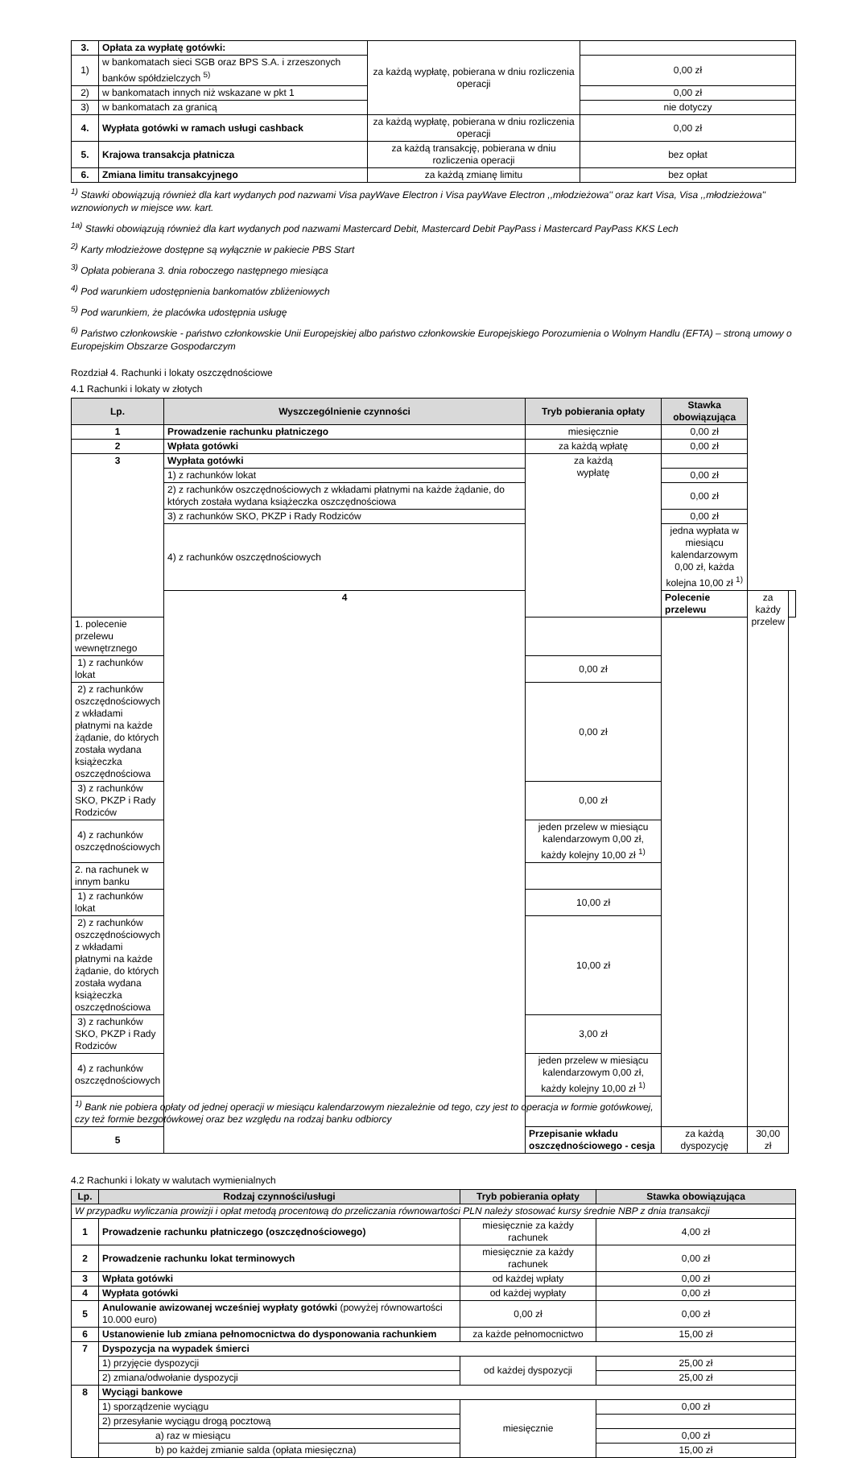| 3. | Opłata za wypłatę gotówki: | za każdą wypłatę, pobierana w dniu rozliczenia operacji | |
| 1) | w bankomatach sieci SGB oraz BPS S.A. i zrzeszonych banków spółdzielczych <sup>5)</sup> | | 0,00 zł |
| 2) | w bankomatach innych niż wskazane w pkt 1 | | 0,00 zł |
| 3) | w bankomatach za granicą | | nie dotyczy |
| 4. | Wypłata gotówki w ramach usługi cashback | za każdą wypłatę, pobierana w dniu rozliczenia operacji | 0,00 zł |
| 5. | Krajowa transakcja płatnicza | za każdą transakcję, pobierana w dniu rozliczenia operacji | bez opłat |
| 6. | Zmiana limitu transakcyjnego | za każdą zmianę limitu | bez opłat |
<sup>1)</sup> Stawki obowiązują również dla kart wydanych pod nazwami Visa payWave Electron i Visa payWave Electron ,,młodzieżowa'' oraz kart Visa, Visa ,,młodzieżowa'' wznowionych w miejsce ww. kart.
<sup>1a)</sup> Stawki obowiązują również dla kart wydanych pod nazwami Mastercard Debit, Mastercard Debit PayPass i Mastercard PayPass KKS Lech
<sup>2)</sup> Karty młodzieżowe dostępne są wyłącznie w pakiecie PBS Start
<sup>3)</sup> Opłata pobierana 3. dnia roboczego następnego miesiąca
<sup>4)</sup> Pod warunkiem udostępnienia bankomatów zbliżeniowych
<sup>5)</sup> Pod warunkiem, że placówka udostępnia usługę
<sup>6)</sup> Państwo członkowskie - państwo członkowskie Unii Europejskiej albo państwo członkowskie Europejskiego Porozumienia o Wolnym Handlu (EFTA) – stroną umowy o Europejskim Obszarze Gospodarczym
Rozdział 4. Rachunki i lokaty oszczędnościowe
4.1 Rachunki i lokaty w złotych
| Lp. | Wyszczególnienie czynności | Tryb pobierania opłaty | Stawka obowiązująca | | |
| --- | --- | --- | --- | --- | --- |
| 1 | Prowadzenie rachunku płatniczego | miesięcznie | 0,00 zł | | |
| 2 | Wpłata gotówki | za każdą wpłatę | 0,00 zł | | |
| 3 | Wypłata gotówki | za każdą wypłatę | | | |
| | 1) z rachunków lokat | | 0,00 zł | | |
| | 2) z rachunków oszczędnościowych z wkładami płatnymi na każde żądanie, do których została wydana książeczka oszczędnościowa | | 0,00 zł | | |
| | 3) z rachunków SKO, PKZP i Rady Rodziców | | 0,00 zł | | |
| | 4) z rachunków oszczędnościowych | | jedna wypłata w miesiącu kalendarzowym 0,00 zł, każda kolejna 10,00 zł <sup>1)</sup> | | |
| | 4 | | Polecenie przelewu | za każdy przelew | |
| 1. polecenie przelewu wewnętrznego | | | | | |
| 1) z rachunków lokat | | 0,00 zł | | | |
| 2) z rachunków oszczędnościowych z wkładami płatnymi na każde żądanie, do których została wydana książeczka oszczędnościowa | | 0,00 zł | | | |
| 3) z rachunków SKO, PKZP i Rady Rodziców | | 0,00 zł | | | |
| 4) z rachunków oszczędnościowych | | jeden przelew w miesiącu kalendarzowym 0,00 zł, każdy kolejny 10,00 zł <sup>1)</sup> | | | |
| 2. na rachunek w innym banku | | | | | |
| 1) z rachunków lokat | | 10,00 zł | | | |
| 2) z rachunków oszczędnościowych z wkładami płatnymi na każde żądanie, do których została wydana książeczka oszczędnościowa | | 10,00 zł | | | |
| 3) z rachunków SKO, PKZP i Rady Rodziców | | 3,00 zł | | | |
| 4) z rachunków oszczędnościowych | | jeden przelew w miesiącu kalendarzowym 0,00 zł, każdy kolejny 10,00 zł <sup>1)</sup> | | | |
| <sup>1)</sup> Bank nie pobiera opłaty od jednej operacji w miesiącu kalendarzowym niezależnie od tego, czy jest to operacja w formie gotówkowej, czy też formie bezgotówkowej oraz bez względu na rodzaj banku odbiorcy | | | | | |
| 5 | | Przepisanie wkładu oszczędnościowego - cesja | za każdą dyspozycję | 30,00 zł | |
4.2 Rachunki i lokaty w walutach wymienialnych
| Lp. | Rodzaj czynności/usługi | Tryb pobierania opłaty | Stawka obowiązująca |
| --- | --- | --- | --- |
| W przypadku wyliczania prowizji i opłat metodą procentową do przeliczania równowartości PLN należy stosować kursy średnie NBP z dnia transakcji | | | |
| 1 | Prowadzenie rachunku płatniczego (oszczędnościowego) | miesięcznie za każdy rachunek | 4,00 zł |
| 2 | Prowadzenie rachunku lokat terminowych | miesięcznie za każdy rachunek | 0,00 zł |
| 3 | Wpłata gotówki | od każdej wpłaty | 0,00 zł |
| 4 | Wypłata gotówki | od każdej wypłaty | 0,00 zł |
| 5 | Anulowanie awizowanej wcześniej wypłaty gotówki (powyżej równowartości 10.000 euro) | 0,00 zł | 0,00 zł |
| 6 | Ustanowienie lub zmiana pełnomocnictwa do dysponowania rachunkiem | za każde pełnomocnictwo | 15,00 zł |
| 7 | Dyspozycja na wypadek śmierci | | |
| | 1) przyjęcie dyspozycji | od każdej dyspozycji | 25,00 zł |
| | 2) zmiana/odwołanie dyspozycji | | 25,00 zł |
| 8 | Wyciągi bankowe | | |
| | 1) sporządzenie wyciągu | miesięcznie | 0,00 zł |
| | 2) przesyłanie wyciągu drogą pocztową | | |
| | a) raz w miesiącu | | 0,00 zł |
| | b) po każdej zmianie salda (opłata miesięczna) | | 15,00 zł |